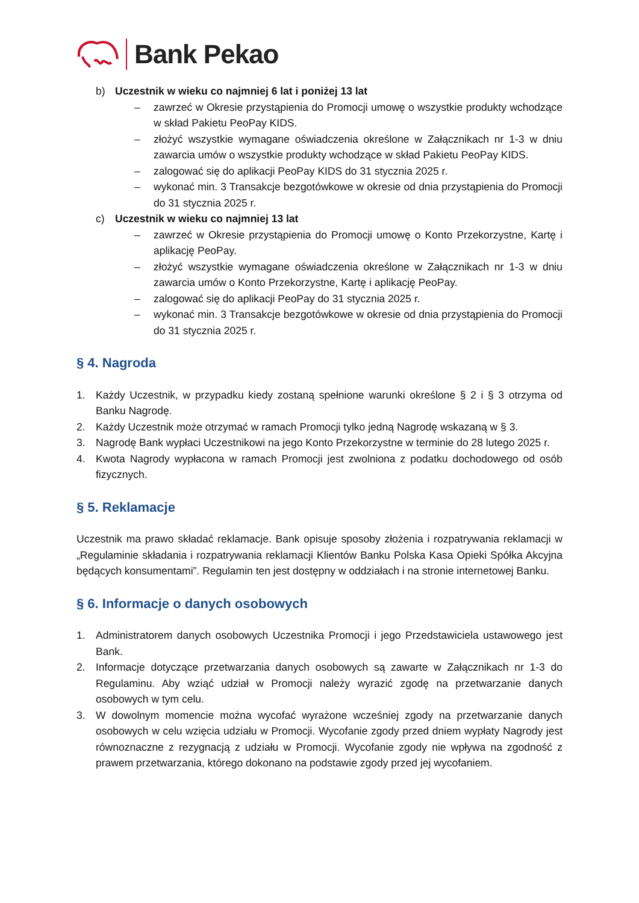Bank Pekao
b) Uczestnik w wieku co najmniej 6 lat i poniżej 13 lat
– zawrzeć w Okresie przystąpienia do Promocji umowę o wszystkie produkty wchodzące w skład Pakietu PeoPay KIDS.
– złożyć wszystkie wymagane oświadczenia określone w Załącznikach nr 1-3 w dniu zawarcia umów o wszystkie produkty wchodzące w skład Pakietu PeoPay KIDS.
– zalogować się do aplikacji PeoPay KIDS do 31 stycznia 2025 r.
– wykonać min. 3 Transakcje bezgotówkowe w okresie od dnia przystąpienia do Promocji do 31 stycznia 2025 r.
c) Uczestnik w wieku co najmniej 13 lat
– zawrzeć w Okresie przystąpienia do Promocji umowę o Konto Przekorzystne, Kartę i aplikację PeoPay.
– złożyć wszystkie wymagane oświadczenia określone w Załącznikach nr 1-3 w dniu zawarcia umów o Konto Przekorzystne, Kartę i aplikację PeoPay.
– zalogować się do aplikacji PeoPay do 31 stycznia 2025 r.
– wykonać min. 3 Transakcje bezgotówkowe w okresie od dnia przystąpienia do Promocji do 31 stycznia 2025 r.
§ 4. Nagroda
1. Każdy Uczestnik, w przypadku kiedy zostaną spełnione warunki określone § 2 i § 3 otrzyma od Banku Nagrodę.
2. Każdy Uczestnik może otrzymać w ramach Promocji tylko jedną Nagrodę wskazaną w § 3.
3. Nagrodę Bank wypłaci Uczestnikowi na jego Konto Przekorzystne w terminie do 28 lutego 2025 r.
4. Kwota Nagrody wypłacona w ramach Promocji jest zwolniona z podatku dochodowego od osób fizycznych.
§ 5. Reklamacje
Uczestnik ma prawo składać reklamacje. Bank opisuje sposoby złożenia i rozpatrywania reklamacji w „Regulaminie składania i rozpatrywania reklamacji Klientów Banku Polska Kasa Opieki Spółka Akcyjna będących konsumentami”. Regulamin ten jest dostępny w oddziałach i na stronie internetowej Banku.
§ 6. Informacje o danych osobowych
1. Administratorem danych osobowych Uczestnika Promocji i jego Przedstawiciela ustawowego jest Bank.
2. Informacje dotyczące przetwarzania danych osobowych są zawarte w Załącznikach nr 1-3 do Regulaminu. Aby wziąć udział w Promocji należy wyrazić zgodę na przetwarzanie danych osobowych w tym celu.
3. W dowolnym momencie można wycofać wyrażone wcześniej zgody na przetwarzanie danych osobowych w celu wzięcia udziału w Promocji. Wycofanie zgody przed dniem wypłaty Nagrody jest równoznaczne z rezygnacją z udziału w Promocji. Wycofanie zgody nie wpływa na zgodność z prawem przetwarzania, którego dokonano na podstawie zgody przed jej wycofaniem.